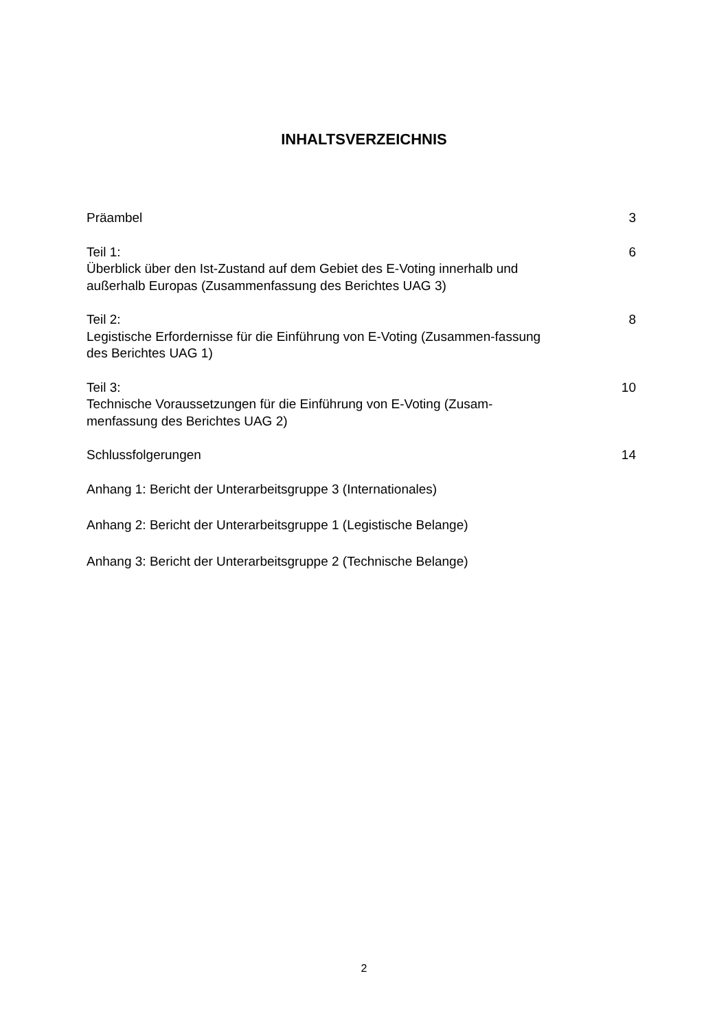INHALTSVERZEICHNIS
Präambel 3
Teil 1:
Überblick über den Ist-Zustand auf dem Gebiet des E-Voting innerhalb und außerhalb Europas (Zusammenfassung des Berichtes UAG 3)
6
Teil 2:
Legistische Erfordernisse für die Einführung von E-Voting (Zusammen-fassung des Berichtes UAG 1)
8
Teil 3:
Technische Voraussetzungen für die Einführung von E-Voting (Zusam-menfassung des Berichtes UAG 2)
10
Schlussfolgerungen 14
Anhang 1: Bericht der Unterarbeitsgruppe 3 (Internationales)
Anhang 2: Bericht der Unterarbeitsgruppe 1 (Legistische Belange)
Anhang 3: Bericht der Unterarbeitsgruppe 2 (Technische Belange)
2